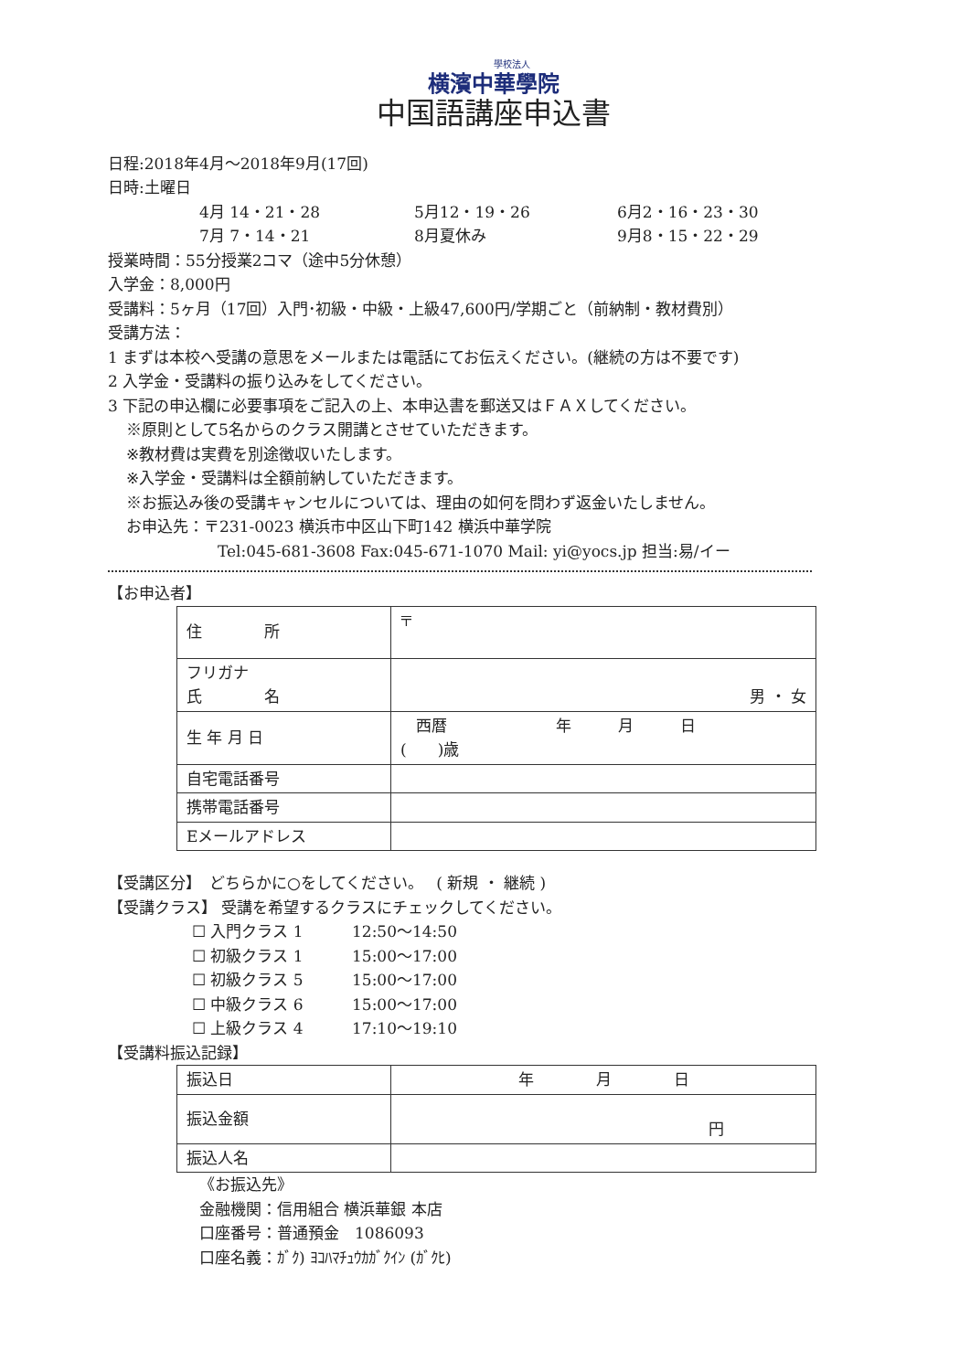學校法人
横濱中華學院
中国語講座申込書
日程:2018年4月～2018年9月(17回)
日時:土曜日
4月 14・21・28 5月12・19・26 6月2・16・23・30
7月 7・14・21 8月夏休み 9月8・15・22・29
授業時間：55分授業2コマ（途中5分休憩）
入学金：8,000円
受講料：5ヶ月（17回）入門･初級・中級・上級47,600円/学期ごと（前納制・教材費別）
受講方法：
1 まずは本校へ受講の意思をメールまたは電話にてお伝えください。(継続の方は不要です)
2 入学金・受講料の振り込みをしてください。
3 下記の申込欄に必要事項をご記入の上、本申込書を郵送又はＦＡＸしてください。
※原則として5名からのクラス開講とさせていただきます。
※教材費は実費を別途徴収いたします。
※入学金・受講料は全額前納していただきます。
※お振込み後の受講キャンセルについては、理由の如何を問わず返金いたしません。
お申込先：〒231-0023 横浜市中区山下町142 横浜中華学院
Tel:045-681-3608 Fax:045-671-1070 Mail: yi@yocs.jp 担当:易/イー
【お申込者】
| 住 所 | 〒 |
| フリガナ 氏 名 | 男 ・ 女 |
| 生 年 月 日 | 西暦 年 月 日 ( )歳 |
| 自宅電話番号 | |
| 携帯電話番号 | |
| Eメールアドレス | |
【受講区分】　どちらかに○をしてください。　 ( 新規 ・ 継続 )
【受講クラス】 受講を希望するクラスにチェックしてください。
☐ 入門クラス 1 12:50～14:50
☐ 初級クラス 1 15:00～17:00
☐ 初級クラス 5 15:00～17:00
☐ 中級クラス 6 15:00～17:00
☐ 上級クラス 4 17:10～19:10
【受講料振込記録】
| 振込日 | 年 月 日 |
| 振込金額 | 円 |
| 振込人名 | |
《お振込先》
金融機関：信用組合 横浜華銀 本店
口座番号：普通預金　1086093
口座名義：ｶﾞｸ) ﾖｺﾊﾏﾁｭｳｶｶﾞｸｲﾝ (ｶﾞｸﾋ)